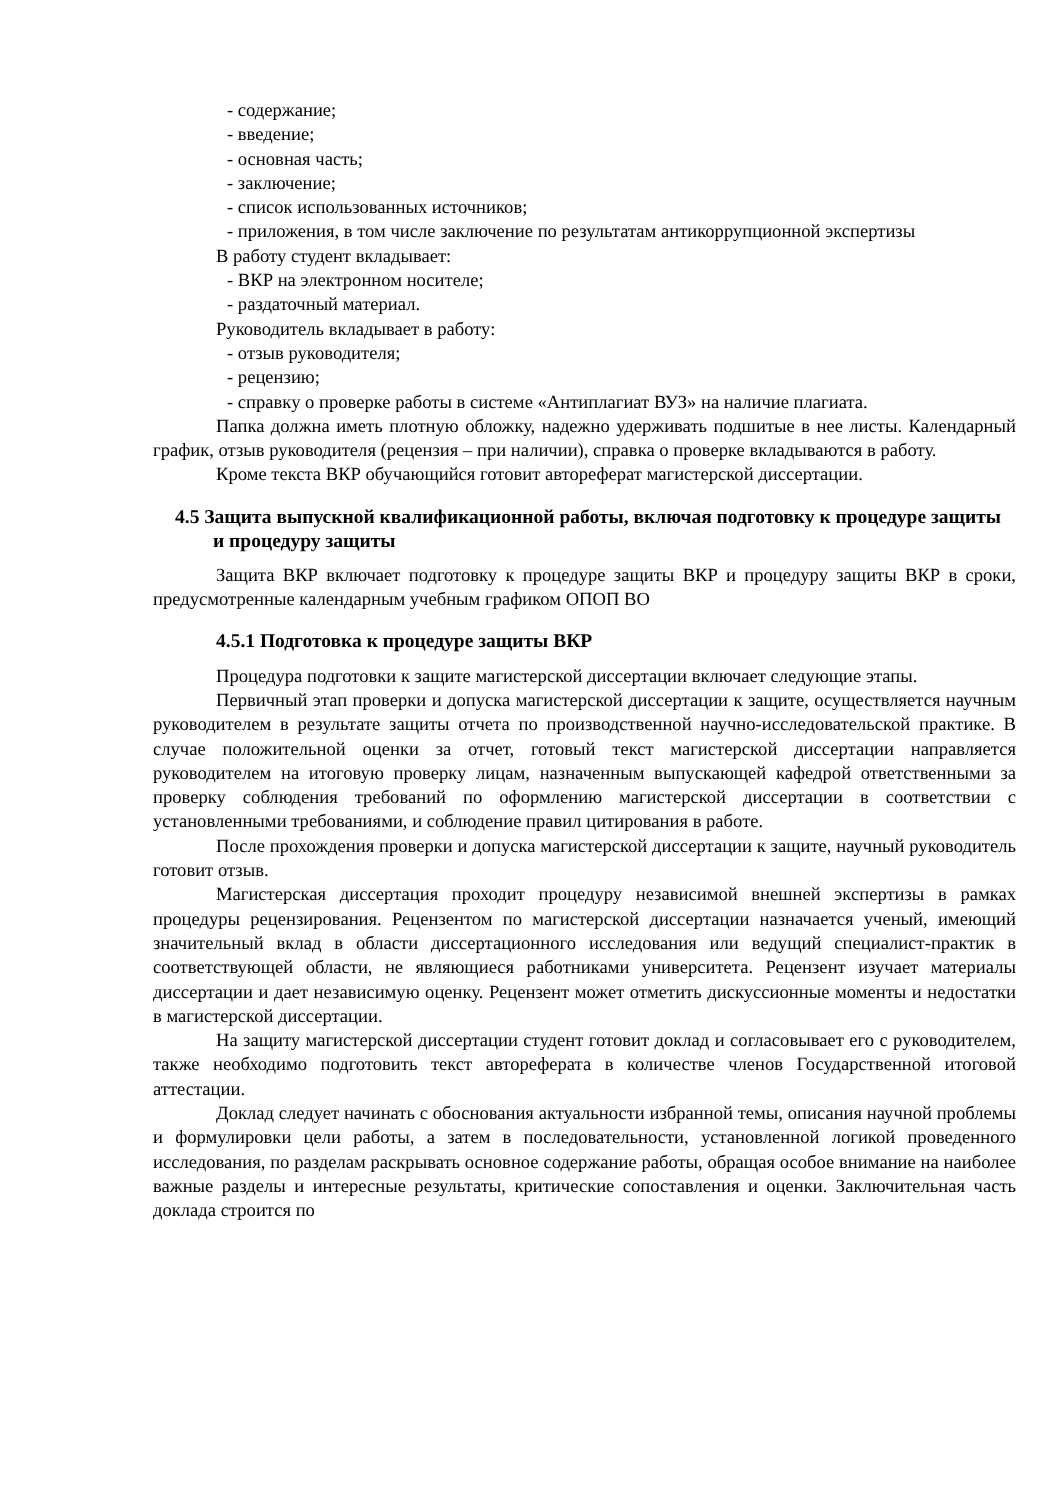- содержание;
- введение;
- основная часть;
- заключение;
- список использованных источников;
- приложения, в том числе заключение по результатам антикоррупционной экспертизы
В работу студент вкладывает:
- ВКР на электронном носителе;
- раздаточный материал.
Руководитель вкладывает в работу:
- отзыв руководителя;
- рецензию;
- справку о проверке работы в системе «Антиплагиат ВУЗ» на наличие плагиата.
Папка должна иметь плотную обложку, надежно удерживать подшитые в нее листы. Календарный график, отзыв руководителя (рецензия – при наличии), справка о проверке вкладываются в работу.
Кроме текста ВКР обучающийся готовит автореферат магистерской диссертации.
4.5 Защита выпускной квалификационной работы, включая подготовку к процедуре защиты и процедуру защиты
Защита ВКР включает подготовку к процедуре защиты ВКР и процедуру защиты ВКР в сроки, предусмотренные календарным учебным графиком ОПОП ВО
4.5.1 Подготовка к процедуре защиты ВКР
Процедура подготовки к защите магистерской диссертации включает следующие этапы.
Первичный этап проверки и допуска магистерской диссертации к защите, осуществляется научным руководителем в результате защиты отчета по производственной научно-исследовательской практике. В случае положительной оценки за отчет, готовый текст магистерской диссертации направляется руководителем на итоговую проверку лицам, назначенным выпускающей кафедрой ответственными за проверку соблюдения требований по оформлению магистерской диссертации в соответствии с установленными требованиями, и соблюдение правил цитирования в работе.
После прохождения проверки и допуска магистерской диссертации к защите, научный руководитель готовит отзыв.
Магистерская диссертация проходит процедуру независимой внешней экспертизы в рамках процедуры рецензирования. Рецензентом по магистерской диссертации назначается ученый, имеющий значительный вклад в области диссертационного исследования или ведущий специалист-практик в соответствующей области, не являющиеся работниками университета. Рецензент изучает материалы диссертации и дает независимую оценку. Рецензент может отметить дискуссионные моменты и недостатки в магистерской диссертации.
На защиту магистерской диссертации студент готовит доклад и согласовывает его с руководителем, также необходимо подготовить текст автореферата в количестве членов Государственной итоговой аттестации.
Доклад следует начинать с обоснования актуальности избранной темы, описания научной проблемы и формулировки цели работы, а затем в последовательности, установленной логикой проведенного исследования, по разделам раскрывать основное содержание работы, обращая особое внимание на наиболее важные разделы и интересные результаты, критические сопоставления и оценки. Заключительная часть доклада строится по